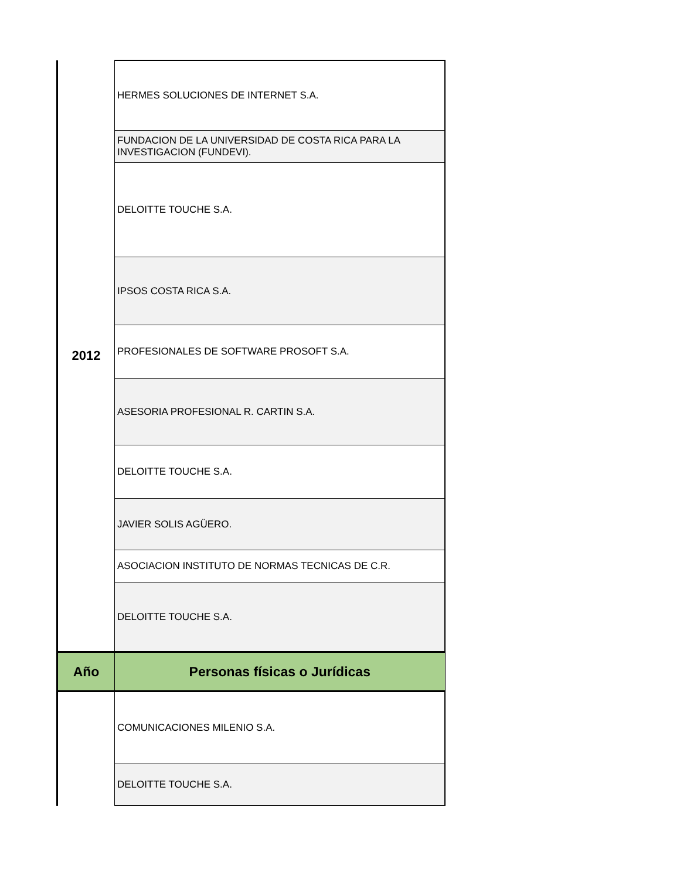| 2012 | HERMES SOLUCIONES DE INTERNET S.A. |
| | FUNDACION DE LA UNIVERSIDAD DE COSTA RICA PARA LA INVESTIGACION (FUNDEVI). |
| | DELOITTE TOUCHE S.A. |
| | IPSOS COSTA RICA S.A. |
| | PROFESIONALES DE SOFTWARE PROSOFT S.A. |
| | ASESORIA PROFESIONAL R. CARTIN S.A. |
| | DELOITTE TOUCHE S.A. |
| | JAVIER SOLIS AGÜERO. |
| | ASOCIACION INSTITUTO DE NORMAS TECNICAS DE C.R. |
| | DELOITTE TOUCHE S.A. |
| Año | Personas físicas o Jurídicas |
| | COMUNICACIONES MILENIO S.A. |
| | DELOITTE TOUCHE S.A. |